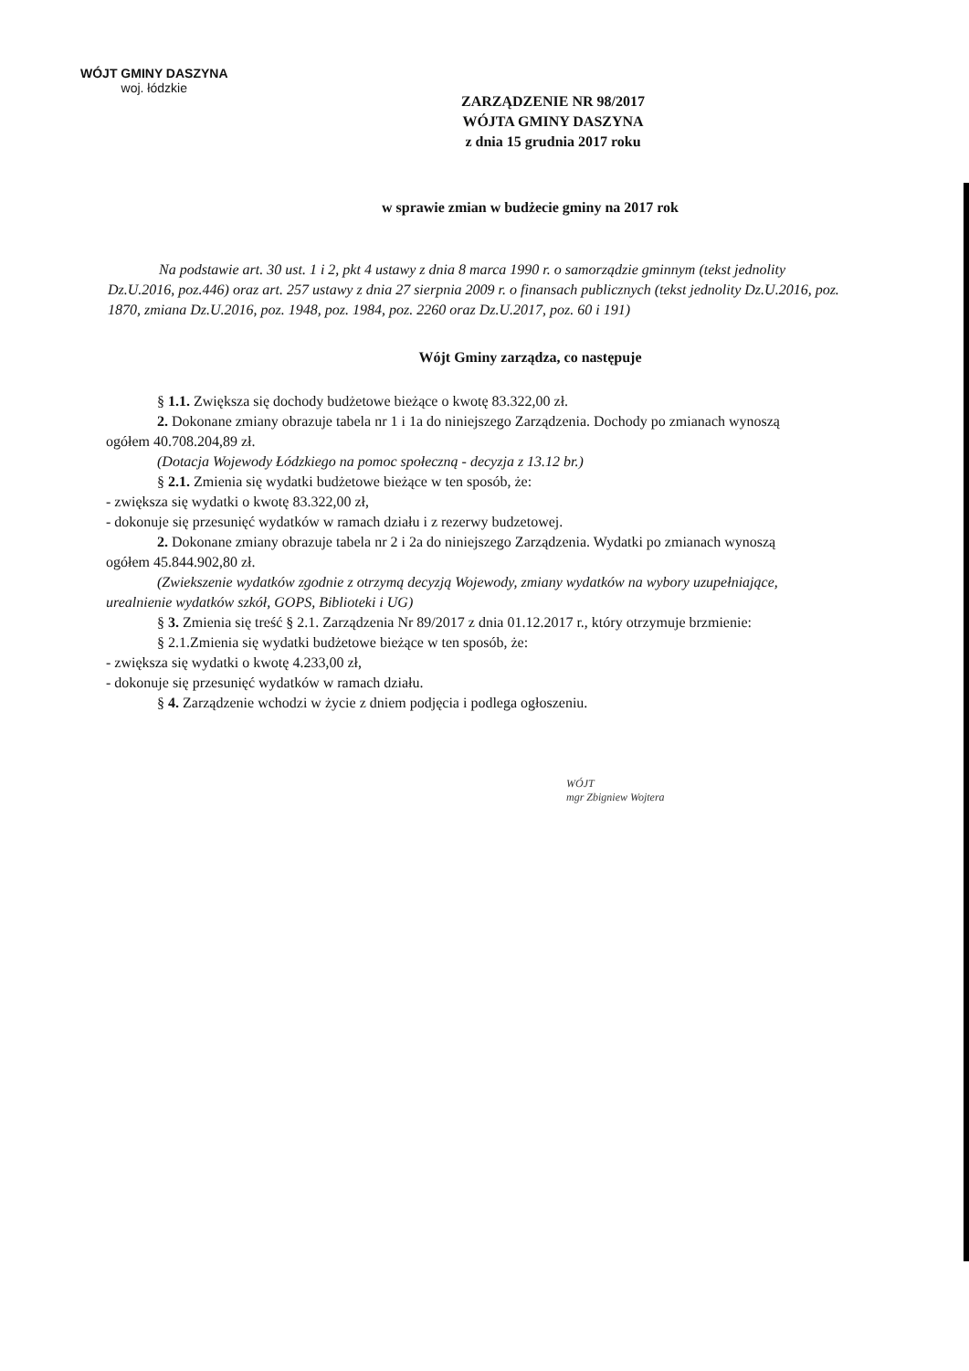WÓJT GMINY DASZYNA
woj. łódzkie
ZARZĄDZENIE NR 98/2017
WÓJTA GMINY DASZYNA
z dnia 15 grudnia 2017 roku
w sprawie zmian w budżecie gminy na 2017 rok
Na podstawie art. 30 ust. 1 i 2, pkt 4 ustawy z dnia 8 marca 1990 r. o samorządzie gminnym (tekst jednolity Dz.U.2016, poz.446) oraz art. 257 ustawy z dnia 27 sierpnia 2009 r. o finansach publicznych (tekst jednolity Dz.U.2016, poz. 1870, zmiana Dz.U.2016, poz. 1948, poz. 1984, poz. 2260 oraz Dz.U.2017, poz. 60 i 191)
Wójt Gminy zarządza, co następuje
§ 1.1. Zwiększa się dochody budżetowe bieżące o kwotę 83.322,00 zł.
2. Dokonane zmiany obrazuje tabela nr 1 i 1a do niniejszego Zarządzenia. Dochody po zmianach wynoszą ogółem 40.708.204,89 zł.
(Dotacja Wojewody Łódzkiego na pomoc społeczną - decyzja z 13.12 br.)
§ 2.1. Zmienia się wydatki budżetowe bieżące w ten sposób, że:
- zwiększa się wydatki o kwotę 83.322,00 zł,
- dokonuje się przesunięć wydatków w ramach działu i z rezerwy budzetowej.
2. Dokonane zmiany obrazuje tabela nr 2 i 2a do niniejszego Zarządzenia. Wydatki po zmianach wynoszą ogółem 45.844.902,80 zł.
(Zwiekszenie wydatków zgodnie z otrzymą decyzją Wojewody, zmiany wydatków na wybory uzupełniające, urealnienie wydatków szkół, GOPS, Biblioteki i UG)
§ 3. Zmienia się treść § 2.1. Zarządzenia Nr 89/2017 z dnia 01.12.2017 r., który otrzymuje brzmienie:
§ 2.1.Zmienia się wydatki budżetowe bieżące w ten sposób, że:
- zwiększa się wydatki o kwotę 4.233,00 zł,
- dokonuje się przesunięć wydatków w ramach działu.
§ 4. Zarządzenie wchodzi w życie z dniem podjęcia i podlega ogłoszeniu.
WÓJT
mgr Zbigniew Wojtera